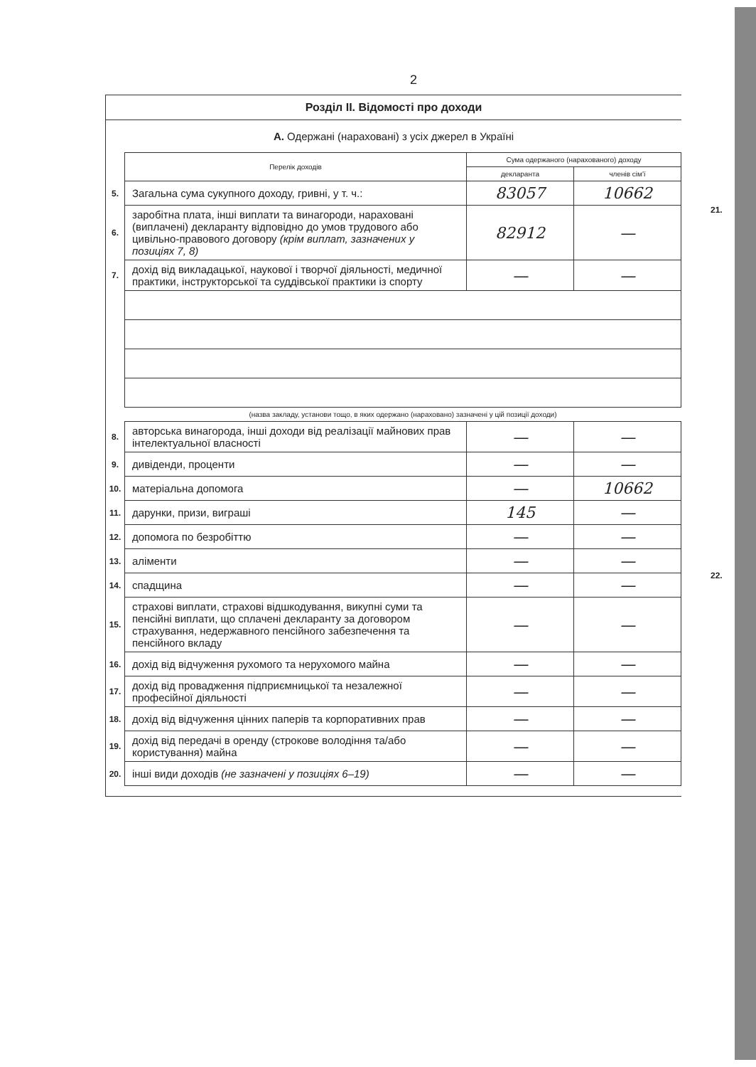2
Розділ II. Відомості про доходи
А. Одержані (нараховані) з усіх джерел в Україні
| | Перелік доходів | Сума одержаного (нарахованого) доходу | |
| | | декларанта | членів сім'ї |
| 5. | Загальна сума сукупного доходу, гривні, у т. ч.: | 83057 | 10662 |
| 6. | заробітна плата, інші виплати та винагороди, нараховані (виплачені) декларанту відповідно до умов трудового або цивільно-правового договору (крім виплат, зазначених у позиціях 7, 8) | 82912 | — |
| 7. | дохід від викладацької, наукової і творчої діяльності, медичної практики, інструкторської та суддівської практики із спорту | — | — |
| | (назва закладу, установи тощо, в яких одержано (нараховано) зазначені у цій позиції доходи) | | |
| 8. | авторська винагорода, інші доходи від реалізації майнових прав інтелектуальної власності | — | — |
| 9. | дивіденди, проценти | — | — |
| 10. | матеріальна допомога | — | 10662 |
| 11. | дарунки, призи, виграші | 145 | — |
| 12. | допомога по безробіттю | — | — |
| 13. | аліменти | — | — |
| 14. | спадщина | — | — |
| 15. | страхові виплати, страхові відшкодування, викупні суми та пенсійні виплати, що сплачені декларанту за договором страхування, недержавного пенсійного забезпечення та пенсійного вкладу | — | — |
| 16. | дохід від відчуження рухомого та нерухомого майна | — | — |
| 17. | дохід від провадження підприємницької та незалежної професійної діяльності | — | — |
| 18. | дохід від відчуження цінних паперів та корпоративних прав | — | — |
| 19. | дохід від передачі в оренду (строкове володіння та/або користування) майна | — | — |
| 20. | інші види доходів (не зазначені у позиціях 6–19) | — | — |
21.
22.